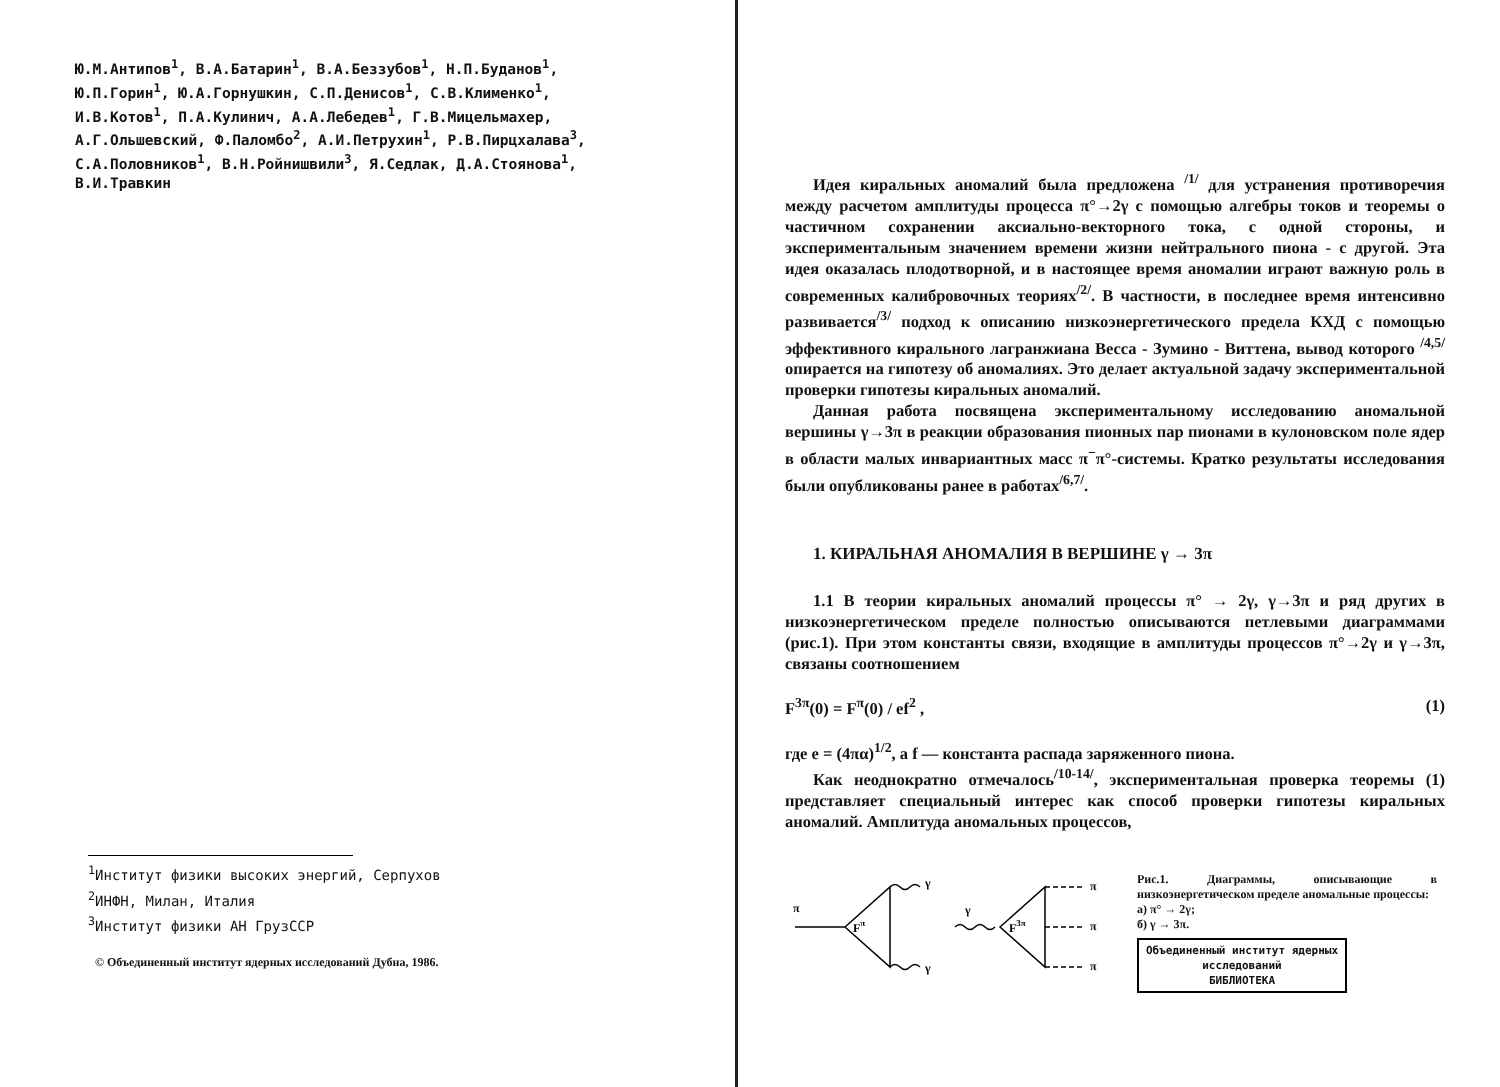Ю.М.Антипов<sup>1</sup>, В.А.Батарин<sup>1</sup>, В.А.Беззубов<sup>1</sup>, Н.П.Буданов<sup>1</sup>,
Ю.П.Горин<sup>1</sup>, Ю.А.Горнушкин, С.П.Денисов<sup>1</sup>, С.В.Клименко<sup>1</sup>,
И.В.Котов<sup>1</sup>, П.А.Кулинич, А.А.Лебедев<sup>1</sup>, Г.В.Мицельмахер,
А.Г.Ольшевский, Ф.Паломбо<sup>2</sup>, А.И.Петрухин<sup>1</sup>, Р.В.Пирцхалава<sup>3</sup>,
С.А.Половников<sup>1</sup>, В.Н.Ройнишвили<sup>3</sup>, Я.Седлак, Д.А.Стоянова<sup>1</sup>,
В.И.Травкин
<sup>1</sup> Институт физики высоких энергий, Серпухов
<sup>2</sup> ИНФН, Милан, Италия
<sup>3</sup> Институт физики АН ГрузССР
© Объединенный институт ядерных исследований Дубна, 1986.
Идея киральных аномалий была предложена <sup>/1/</sup> для устранения противоречия между расчетом амплитуды процесса π°→2γ с помощью алгебры токов и теоремы о частичном сохранении аксиально-векторного тока, с одной стороны, и экспериментальным значением времени жизни нейтрального пиона - с другой. Эта идея оказалась плодотворной, и в настоящее время аномалии играют важную роль в современных калибровочных теориях<sup>/2/</sup>. В частности, в последнее время интенсивно развивается<sup>/3/</sup> подход к описанию низкоэнергетического предела КХД с помощью эффективного кирального лагранжиана Весса - Зумино - Виттена, вывод которого <sup>/4,5/</sup> опирается на гипотезу об аномалиях. Это делает актуальной задачу экспериментальной проверки гипотезы киральных аномалий.
Данная работа посвящена экспериментальному исследованию аномальной вершины γ→3π в реакции образования пионных пар пионами в кулоновском поле ядер в области малых инвариантных масс π<sup>−</sup>π°-системы. Кратко результаты исследования были опубликованы ранее в работах<sup>/6,7/</sup>.
1. КИРАЛЬНАЯ АНОМАЛИЯ В ВЕРШИНЕ γ → 3π
1.1 В теории киральных аномалий процессы π° → 2γ, γ→3π и ряд других в низкоэнергетическом пределе полностью описываются петлевыми диаграммами (рис.1). При этом константы связи, входящие в амплитуды процессов π°→2γ и γ→3π, связаны соотношением
F<sup>3π</sup>(0) = F<sup>π</sup>(0) / ef<sup>2</sup> , (1)
где e = (4πα)<sup>1/2</sup>, а f — константа распада заряженного пиона.
Как неоднократно отмечалось<sup>/10-14/</sup>, экспериментальная проверка теоремы (1) представляет специальный интерес как способ проверки гипотезы киральных аномалий. Амплитуда аномальных процессов,
π
γ
γ
γ
Fπ
F3π
π
π
π
Рис.1. Диаграммы, описывающие в низкоэнергетическом пределе аномальные процессы:
а) π° → 2γ;
б) γ → 3π.
Объединенный институт ядерных исследований
БИБЛИОТЕКА